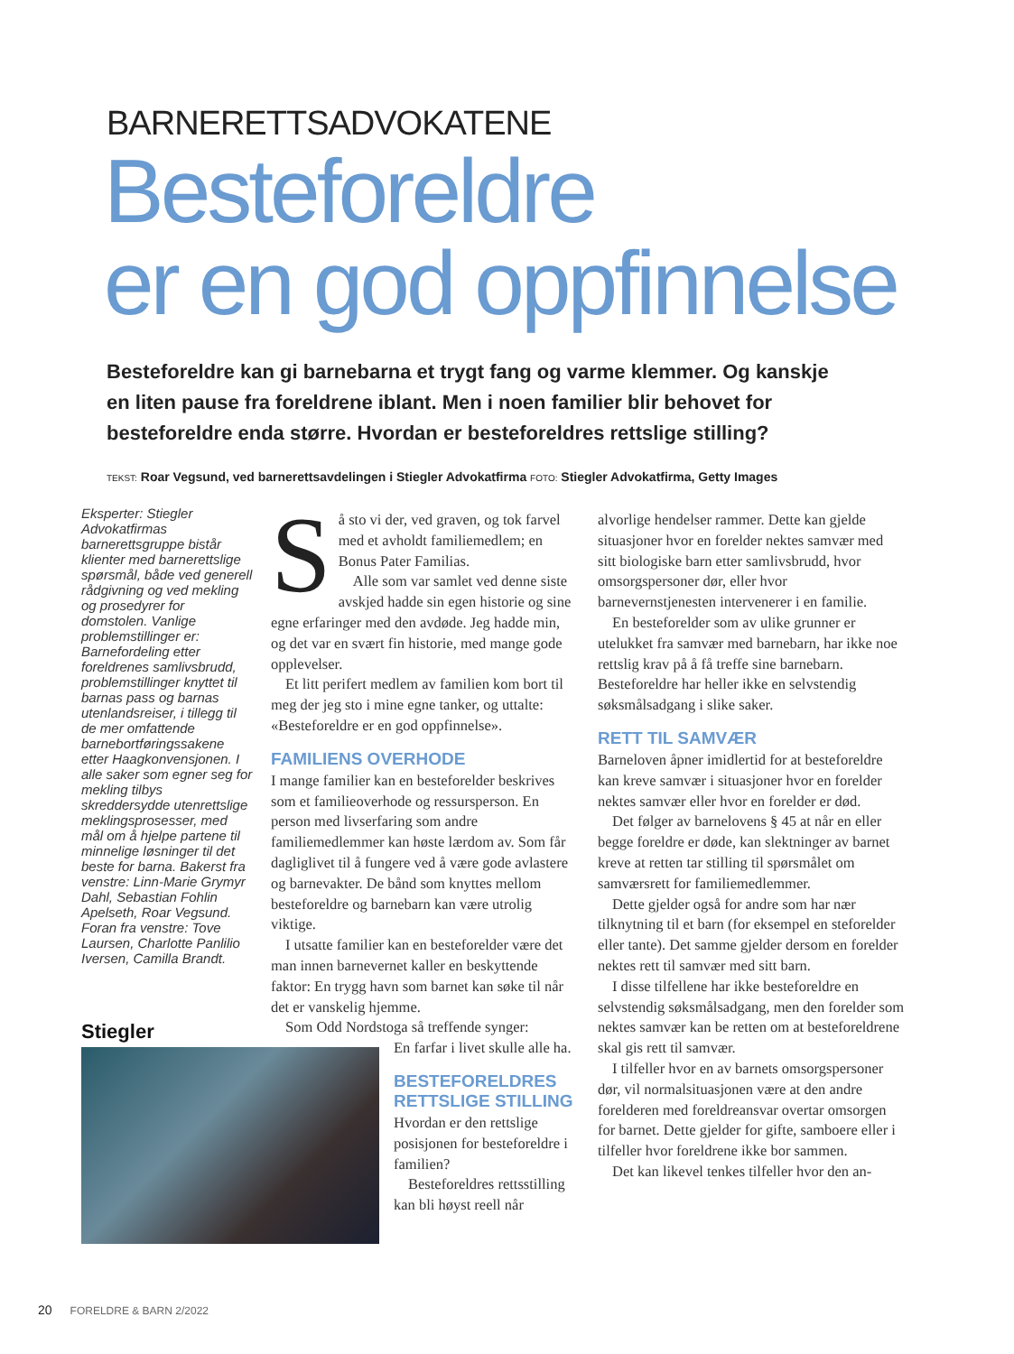BARNERETTSADVOKATENE
Besteforeldre
er en god oppfinnelse
Besteforeldre kan gi barnebarna et trygt fang og varme klemmer. Og kanskje en liten pause fra foreldrene iblant. Men i noen familier blir behovet for besteforeldre enda større. Hvordan er besteforeldres rettslige stilling?
TEKST: Roar Vegsund, ved barnerettsavdelingen i Stiegler Advokatfirma FOTO: Stiegler Advokatfirma, Getty Images
Eksperter: Stiegler Advokatfirmas barnerettsgruppe bistår klienter med barnerettslige spørsmål, både ved generell rådgivning og ved mekling og prosedyrer for domstolen. Vanlige problemstillinger er: Barnefordeling etter foreldrenes samlivsbrudd, problemstillinger knyttet til barnas pass og barnas utenlandsreiser, i tillegg til de mer omfattende barnebortføringssakene etter Haagkonvensjonen. I alle saker som egner seg for mekling tilbys skreddersydde utenrettslige meklingsprosesser, med mål om å hjelpe partene til minnelige løsninger til det beste for barna. Bakerst fra venstre: Linn-Marie Grymyr Dahl, Sebastian Fohlin Apelseth, Roar Vegsund. Foran fra venstre: Tove Laursen, Charlotte Panlilio Iversen, Camilla Brandt.
Stiegler
Så sto vi der, ved graven, og tok farvel med et avholdt familiemedlem; en Bonus Pater Familias.
Alle som var samlet ved denne siste avskjed hadde sin egen historie og sine egne erfaringer med den avdøde. Jeg hadde min, og det var en svært fin historie, med mange gode opplevelser.
Et litt perifert medlem av familien kom bort til meg der jeg sto i mine egne tanker, og uttalte: «Besteforeldre er en god oppfinnelse».
FAMILIENS OVERHODE
I mange familier kan en besteforelder beskrives som et familieoverhode og ressursperson. En person med livserfaring som andre familiemedlemmer kan høste lærdom av. Som får dagliglivet til å fungere ved å være gode avlastere og barnevakter. De bånd som knyttes mellom besteforeldre og barnebarn kan være utrolig viktige.
I utsatte familier kan en besteforelder være det man innen barnevernet kaller en beskyttende faktor: En trygg havn som barnet kan søke til når det er vanskelig hjemme.
Som Odd Nordstoga så treffende synger:
En farfar i livet skulle alle ha.
BESTEFORELDRES RETTSLIGE STILLING
Hvordan er den rettslige posisjonen for besteforeldre i familien?
Besteforeldres rettsstilling kan bli høyst reell når
alvorlige hendelser rammer. Dette kan gjelde situasjoner hvor en forelder nektes samvær med sitt biologiske barn etter samlivsbrudd, hvor omsorgspersoner dør, eller hvor barnevernstjenesten intervenerer i en familie.
En besteforelder som av ulike grunner er utelukket fra samvær med barnebarn, har ikke noe rettslig krav på å få treffe sine barnebarn. Besteforeldre har heller ikke en selvstendig søksmålsadgang i slike saker.
RETT TIL SAMVÆR
Barneloven åpner imidlertid for at besteforeldre kan kreve samvær i situasjoner hvor en forelder nektes samvær eller hvor en forelder er død.
Det følger av barnelovens § 45 at når en eller begge foreldre er døde, kan slektninger av barnet kreve at retten tar stilling til spørsmålet om samværsrett for familiemedlemmer.
Dette gjelder også for andre som har nær tilknytning til et barn (for eksempel en steforelder eller tante). Det samme gjelder dersom en forelder nektes rett til samvær med sitt barn.
I disse tilfellene har ikke besteforeldre en selvstendig søksmålsadgang, men den forelder som nektes samvær kan be retten om at besteforeldrene skal gis rett til samvær.
I tilfeller hvor en av barnets omsorgspersoner dør, vil normalsituasjonen være at den andre forelderen med foreldreansvar overtar omsorgen for barnet. Dette gjelder for gifte, samboere eller i tilfeller hvor foreldrene ikke bor sammen.
Det kan likevel tenkes tilfeller hvor den an-
20 FORELDRE & BARN 2/2022